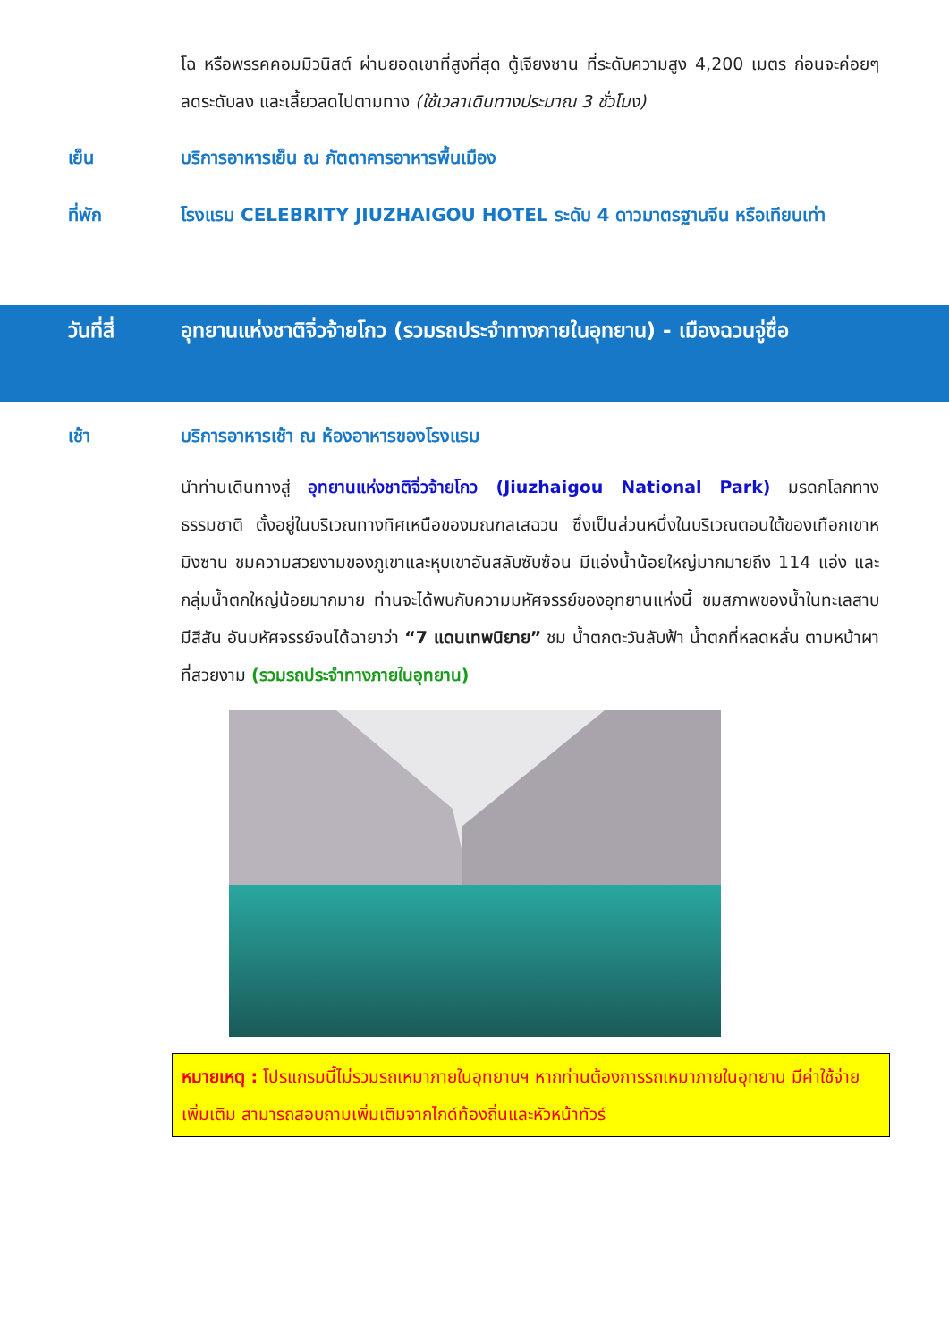โฉ หรือพรรคคอมมิวนิสต์ ผ่านยอดเขาที่สูงที่สุด ตู้เจียงซาน ที่ระดับความสูง 4,200 เมตร ก่อนจะค่อยๆ ลดระดับลง และเลี้ยวลดไปตามทาง (ใช้เวลาเดินทางประมาณ 3 ชั่วโมง)
เย็น บริการอาหารเย็น ณ ภัตตาคารอาหารพื้นเมือง
ที่พัก โรงแรม CELEBRITY JIUZHAIGOU HOTEL ระดับ 4 ดาวมาตรฐานจีน หรือเทียบเท่า
วันที่สี่ อุทยานแห่งชาติจิ่วจ้ายโกว (รวมรถประจำทางภายในอุทยาน) - เมืองฉวนจู่ซื่อ
เช้า บริการอาหารเช้า ณ ห้องอาหารของโรงแรม
นำท่านเดินทางสู่ อุทยานแห่งชาติจิ่วจ้ายโกว (Jiuzhaigou National Park) มรดกโลกทางธรรมชาติ ตั้งอยู่ในบริเวณทางทิศเหนือของมณฑลเสฉวน ซึ่งเป็นส่วนหนึ่งในบริเวณตอนใต้ของเทือกเขาหมิงซาน ชมความสวยงามของภูเขาและหุบเขาอันสลับซับซ้อน มีแอ่งน้ำน้อยใหญ่มากมายถึง 114 แอ่ง และกลุ่มน้ำตกใหญ่น้อยมากมาย ท่านจะได้พบกับความมหัศจรรย์ของอุทยานแห่งนี้ ชมสภาพของน้ำในทะเลสาบมีสีสัน อันมหัศจรรย์จนได้ฉายาว่า “7 แดนเทพนิยาย” ชม น้ำตกตะวันลับฟ้า น้ำตกที่หลดหลั่น ตามหน้าผาที่สวยงาม (รวมรถประจำทางภายในอุทยาน)
หมายเหตุ : โปรแกรมนี้ไม่รวมรถเหมาภายในอุทยานฯ หากท่านต้องการรถเหมาภายในอุทยาน มีค่าใช้จ่ายเพิ่มเติม สามารถสอบถามเพิ่มเติมจากไกด์ท้องถิ่นและหัวหน้าทัวร์